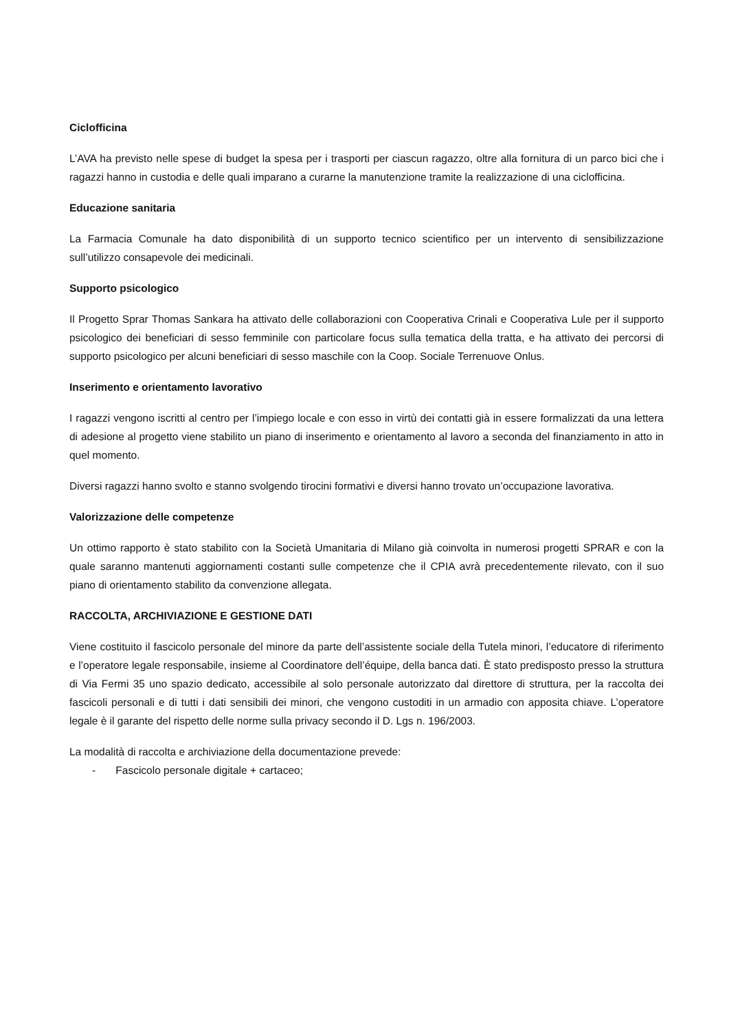Ciclofficina
L’AVA ha previsto nelle spese di budget la spesa per i trasporti per ciascun ragazzo, oltre alla fornitura di un parco bici che i ragazzi hanno in custodia e delle quali imparano a curarne la manutenzione tramite la realizzazione di una ciclofficina.
Educazione sanitaria
La Farmacia Comunale ha dato disponibilità di un supporto tecnico scientifico per un intervento di sensibilizzazione sull’utilizzo consapevole dei medicinali.
Supporto psicologico
Il Progetto Sprar Thomas Sankara ha attivato delle collaborazioni con Cooperativa Crinali e Cooperativa Lule per il supporto psicologico dei beneficiari di sesso femminile con particolare focus sulla tematica della tratta, e ha attivato dei percorsi di supporto psicologico per alcuni beneficiari di sesso maschile con la Coop. Sociale Terrenuove Onlus.
Inserimento e orientamento lavorativo
I ragazzi vengono iscritti al centro per l’impiego locale e con esso in virtù dei contatti già in essere formalizzati da una lettera di adesione al progetto viene stabilito un piano di inserimento e orientamento al lavoro a seconda del finanziamento in atto in quel momento.
Diversi ragazzi hanno svolto e stanno svolgendo tirocini formativi e diversi hanno trovato un’occupazione lavorativa.
Valorizzazione delle competenze
Un ottimo rapporto è stato stabilito con la Società Umanitaria di Milano già coinvolta in numerosi progetti SPRAR e con la quale saranno mantenuti aggiornamenti costanti sulle competenze che il CPIA avrà precedentemente rilevato, con il suo piano di orientamento stabilito da convenzione allegata.
RACCOLTA, ARCHIVIAZIONE E GESTIONE DATI
Viene costituito il fascicolo personale del minore da parte dell’assistente sociale della Tutela minori, l’educatore di riferimento e l’operatore legale responsabile, insieme al Coordinatore dell’équipe, della banca dati. È stato predisposto presso la struttura di Via Fermi 35 uno spazio dedicato, accessibile al solo personale autorizzato dal direttore di struttura, per la raccolta dei fascicoli personali e di tutti i dati sensibili dei minori, che vengono custoditi in un armadio con apposita chiave. L’operatore legale è il garante del rispetto delle norme sulla privacy secondo il D. Lgs n. 196/2003.
La modalità di raccolta e archiviazione della documentazione prevede:
- Fascicolo personale digitale + cartaceo;